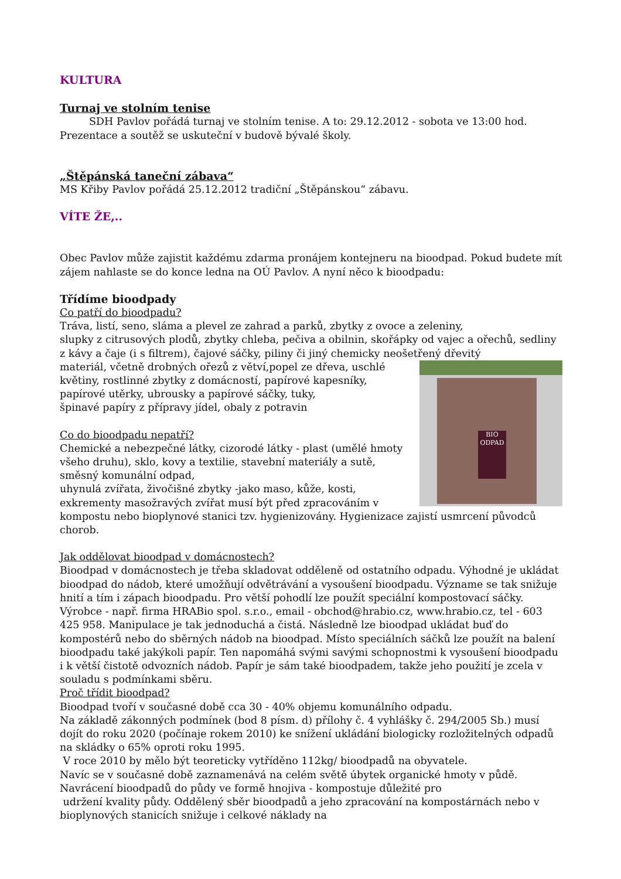KULTURA
Turnaj ve stolním tenise
SDH Pavlov pořádá turnaj ve stolním tenise. A to: 29.12.2012 - sobota ve 13:00 hod. Prezentace a soutěž se uskuteční v budově bývalé školy.
„Štěpánská taneční zábava“
MS Křiby Pavlov pořádá 25.12.2012 tradiční „Štěpánskou“ zábavu.
VÍTE ŽE,..
Obec Pavlov může zajistit každému zdarma pronájem kontejneru na bioodpad. Pokud budete mít zájem nahlaste se do konce ledna na OÚ Pavlov. A nyní něco k bioodpadu:
Třídíme bioodpady
Co patří do bioodpadu?
Tráva, listí, seno, sláma a plevel ze zahrad a parků, zbytky z ovoce a zeleniny,
slupky z citrusových plodů, zbytky chleba, pečiva a obilnin, skořápky od vajec a ořechů, sedliny z kávy a čaje (i s filtrem), čajové sáčky, piliny či jiný chemicky neošetřený dřevitý
BIO ODPAD
materiál, včetně drobných ořezů z větví,popel ze dřeva, uschlé květiny, rostlinné zbytky z domácností, papírové kapesníky, papírové utěrky, ubrousky a papírové sáčky, tuky,
špinavé papíry z přípravy jídel, obaly z potravin
Co do bioodpadu nepatří?
Chemické a nebezpečné látky, cizorodé látky - plast (umělé hmoty všeho druhu), sklo, kovy a textilie, stavební materiály a sutě, směsný komunální odpad,
uhynulá zvířata, živočišné zbytky -jako maso, kůže, kosti, exkrementy masožravých zvířat musí být před zpracováním v kompostu nebo bioplynové stanici tzv. hygienizovány. Hygienizace zajistí usmrcení původců chorob.
Jak oddělovat bioodpad v domácnostech?
Bioodpad v domácnostech je třeba skladovat odděleně od ostatního odpadu. Výhodné je ukládat bioodpad do nádob, které umožňují odvětrávání a vysoušení bioodpadu. Význame se tak snižuje hnití a tím i zápach bioodpadu. Pro větší pohodlí lze použít speciální kompostovací sáčky. Výrobce - např. firma HRABio spol. s.r.o., email - obchod@hrabio.cz, www.hrabio.cz, tel - 603 425 958. Manipulace je tak jednoduchá a čistá. Následně lze bioodpad ukládat buď do kompostérů nebo do sběrných nádob na bioodpad. Místo speciálních sáčků lze použít na balení bioodpadu také jakýkoli papír. Ten napomáhá svými savými schopnostmi k vysoušení bioodpadu i k větší čistotě odvozních nádob. Papír je sám také bioodpadem, takže jeho použití je zcela v souladu s podmínkami sběru.
Proč třídit bioodpad?
Bioodpad tvoří v současné době cca 30 - 40% objemu komunálního odpadu.
Na základě zákonných podmínek (bod 8 písm. d) přílohy č. 4 vyhlášky č. 294/2005 Sb.) musí dojít do roku 2020 (počínaje rokem 2010) ke snížení ukládání biologicky rozložitelných odpadů na skládky o 65% oproti roku 1995.
V roce 2010 by mělo být teoreticky vytříděno 112kg/ bioodpadů na obyvatele.
Navíc se v současné době zaznamenává na celém světě úbytek organické hmoty v půdě. Navrácení bioodpadů do půdy ve formě hnojiva - kompostuje důležité pro
udržení kvality půdy. Oddělený sběr bioodpadů a jeho zpracování na kompostárnách nebo v bioplynových stanicích snižuje i celkové náklady na